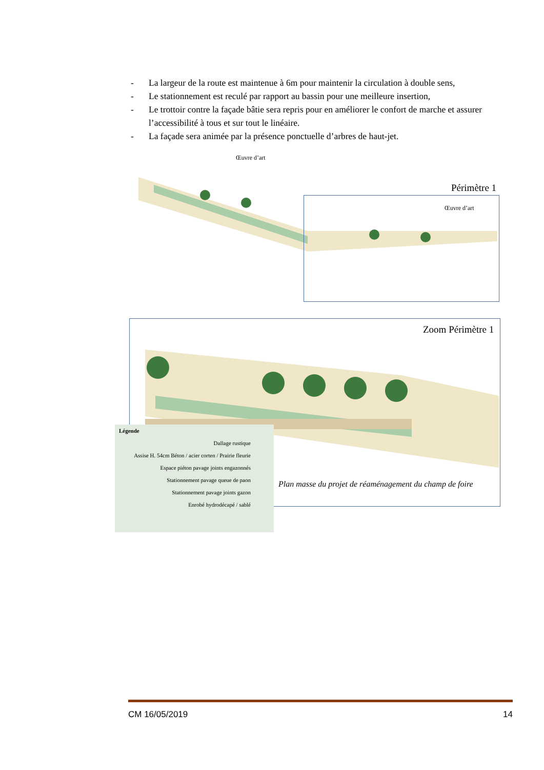- La largeur de la route est maintenue à 6m pour maintenir la circulation à double sens,
- Le stationnement est reculé par rapport au bassin pour une meilleure insertion,
- Le trottoir contre la façade bâtie sera repris pour en améliorer le confort de marche et assurer l’accessibilité à tous et sur tout le linéaire.
- La façade sera animée par la présence ponctuelle d’arbres de haut-jet.
Œuvre d’art
Périmètre 1
Œuvre d’art
Zoom Périmètre 1
Plan masse du projet de réaménagement du champ de foire
Légende
Dallage rustique
Assise H. 54cm Béton / acier corten / Prairie fleurie
Espace piéton pavage joints engazonnés
Stationnement pavage queue de paon
Stationnement pavage joints gazon
Enrobé hydrodécapé / sablé
CM 16/05/2019 14